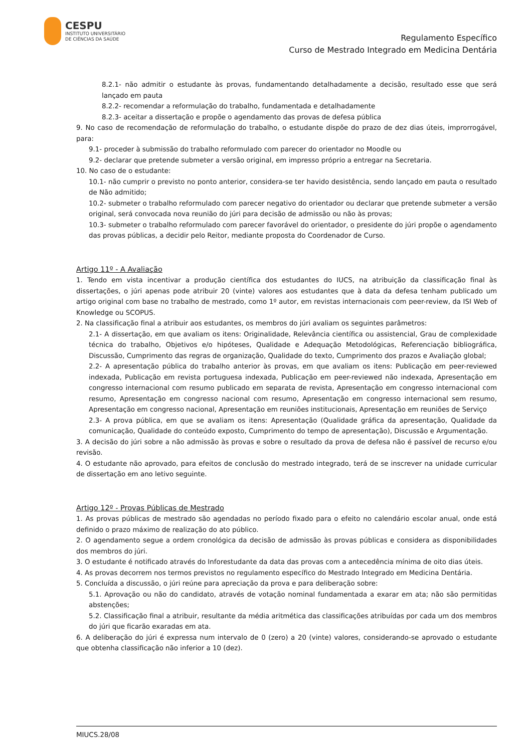CESPU
INSTITUTO UNIVERSITÁRIO
DE CIÊNCIAS DA SAÚDE
Regulamento Específico
Curso de Mestrado Integrado em Medicina Dentária
8.2.1- não admitir o estudante às provas, fundamentando detalhadamente a decisão, resultado esse que será lançado em pauta
8.2.2- recomendar a reformulação do trabalho, fundamentada e detalhadamente
8.2.3- aceitar a dissertação e propõe o agendamento das provas de defesa pública
9. No caso de recomendação de reformulação do trabalho, o estudante dispõe do prazo de dez dias úteis, improrrogável, para:
9.1- proceder à submissão do trabalho reformulado com parecer do orientador no Moodle ou
9.2- declarar que pretende submeter a versão original, em impresso próprio a entregar na Secretaria.
10. No caso de o estudante:
10.1- não cumprir o previsto no ponto anterior, considera-se ter havido desistência, sendo lançado em pauta o resultado de Não admitido;
10.2- submeter o trabalho reformulado com parecer negativo do orientador ou declarar que pretende submeter a versão original, será convocada nova reunião do júri para decisão de admissão ou não às provas;
10.3- submeter o trabalho reformulado com parecer favorável do orientador, o presidente do júri propõe o agendamento das provas públicas, a decidir pelo Reitor, mediante proposta do Coordenador de Curso.
Artigo 11º - A Avaliação
1. Tendo em vista incentivar a produção científica dos estudantes do IUCS, na atribuição da classificação final às dissertações, o júri apenas pode atribuir 20 (vinte) valores aos estudantes que à data da defesa tenham publicado um artigo original com base no trabalho de mestrado, como 1º autor, em revistas internacionais com peer-review, da ISI Web of Knowledge ou SCOPUS.
2. Na classificação final a atribuir aos estudantes, os membros do júri avaliam os seguintes parâmetros:
2.1- A dissertação, em que avaliam os itens: Originalidade, Relevância científica ou assistencial, Grau de complexidade técnica do trabalho, Objetivos e/o hipóteses, Qualidade e Adequação Metodológicas, Referenciação bibliográfica, Discussão, Cumprimento das regras de organização, Qualidade do texto, Cumprimento dos prazos e Avaliação global;
2.2- A apresentação pública do trabalho anterior às provas, em que avaliam os itens: Publicação em peer-reviewed indexada, Publicação em revista portuguesa indexada, Publicação em peer-reviewed não indexada, Apresentação em congresso internacional com resumo publicado em separata de revista, Apresentação em congresso internacional com resumo, Apresentação em congresso nacional com resumo, Apresentação em congresso internacional sem resumo, Apresentação em congresso nacional, Apresentação em reuniões institucionais, Apresentação em reuniões de Serviço
2.3- A prova pública, em que se avaliam os itens: Apresentação (Qualidade gráfica da apresentação, Qualidade da comunicação, Qualidade do conteúdo exposto, Cumprimento do tempo de apresentação), Discussão e Argumentação.
3. A decisão do júri sobre a não admissão às provas e sobre o resultado da prova de defesa não é passível de recurso e/ou revisão.
4. O estudante não aprovado, para efeitos de conclusão do mestrado integrado, terá de se inscrever na unidade curricular de dissertação em ano letivo seguinte.
Artigo 12º - Provas Públicas de Mestrado
1. As provas públicas de mestrado são agendadas no período fixado para o efeito no calendário escolar anual, onde está definido o prazo máximo de realização do ato público.
2. O agendamento segue a ordem cronológica da decisão de admissão às provas públicas e considera as disponibilidades dos membros do júri.
3. O estudante é notificado através do Inforestudante da data das provas com a antecedência mínima de oito dias úteis.
4. As provas decorrem nos termos previstos no regulamento específico do Mestrado Integrado em Medicina Dentária.
5. Concluída a discussão, o júri reúne para apreciação da prova e para deliberação sobre:
5.1. Aprovação ou não do candidato, através de votação nominal fundamentada a exarar em ata; não são permitidas abstenções;
5.2. Classificação final a atribuir, resultante da média aritmética das classificações atribuídas por cada um dos membros do júri que ficarão exaradas em ata.
6. A deliberação do júri é expressa num intervalo de 0 (zero) a 20 (vinte) valores, considerando-se aprovado o estudante que obtenha classificação não inferior a 10 (dez).
MIUCS.28/08